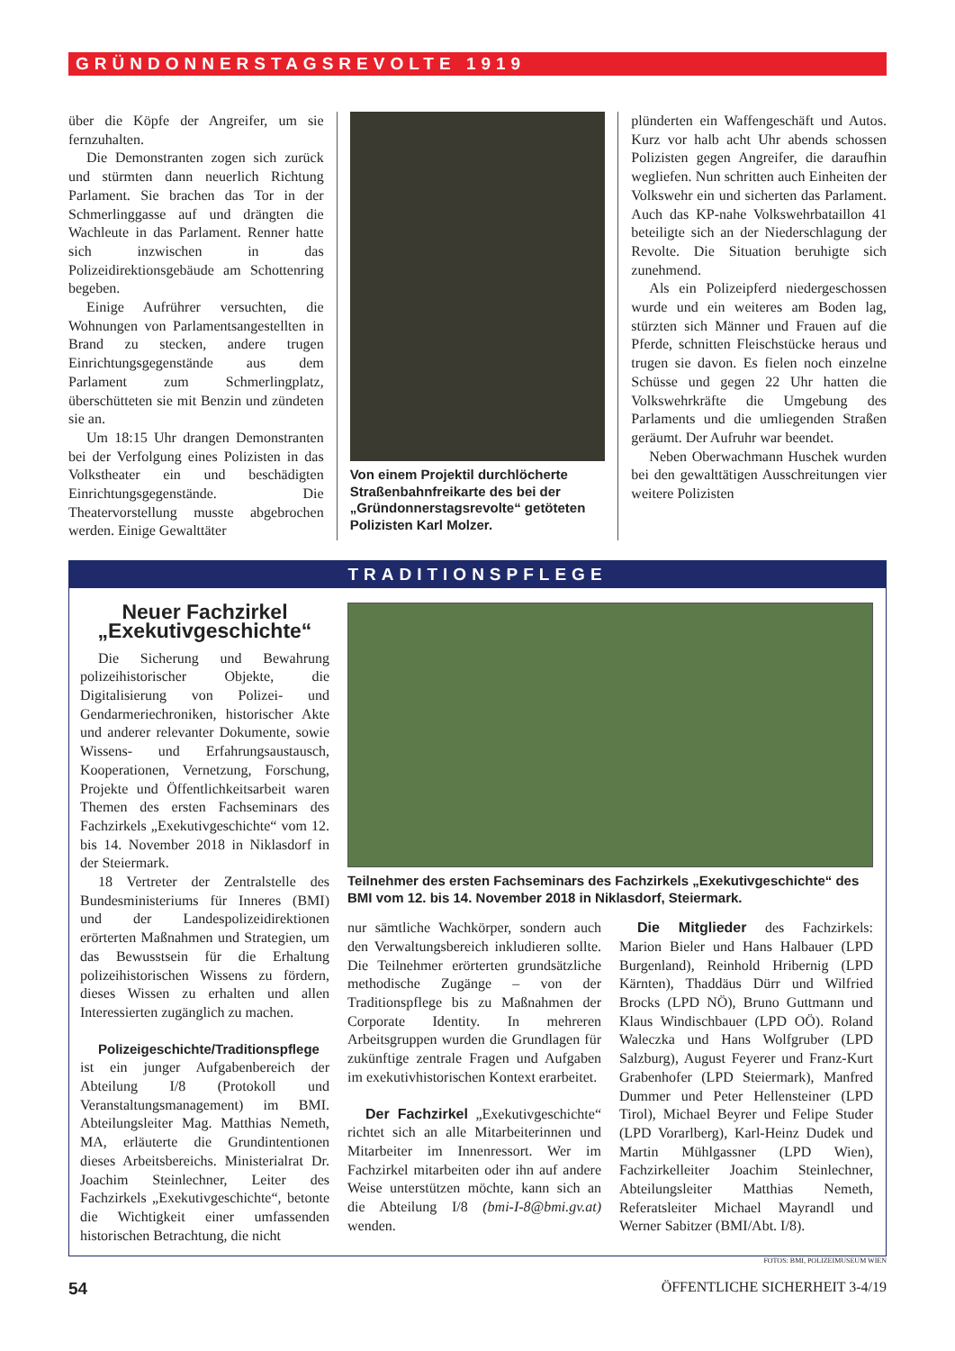GRÜNDONNERSTAGSREVOLTE 1919
über die Köpfe der Angreifer, um sie fernzuhalten.
Die Demonstranten zogen sich zurück und stürmten dann neuerlich Richtung Parlament. Sie brachen das Tor in der Schmerlinggasse auf und drängten die Wachleute in das Parlament. Renner hatte sich inzwischen in das Polizeidirektionsgebäude am Schottenring begeben.
Einige Aufrührer versuchten, die Wohnungen von Parlamentsangestellten in Brand zu stecken, andere trugen Einrichtungsgegenstände aus dem Parlament zum Schmerlingplatz, überschütteten sie mit Benzin und zündeten sie an.
Um 18:15 Uhr drangen Demonstranten bei der Verfolgung eines Polizisten in das Volkstheater ein und beschädigten Einrichtungsgegenstände. Die Theatervorstellung musste abgebrochen werden. Einige Gewalttäter
Von einem Projektil durchlöcherte Straßenbahnfreikarte des bei der „Gründonnerstagsrevolte“ getöteten Polizisten Karl Molzer.
plünderten ein Waffengeschäft und Autos. Kurz vor halb acht Uhr abends schossen Polizisten gegen Angreifer, die daraufhin wegliefen. Nun schritten auch Einheiten der Volkswehr ein und sicherten das Parlament. Auch das KP-nahe Volkswehrbataillon 41 beteiligte sich an der Niederschlagung der Revolte. Die Situation beruhigte sich zunehmend.
Als ein Polizeipferd niedergeschossen wurde und ein weiteres am Boden lag, stürzten sich Männer und Frauen auf die Pferde, schnitten Fleischstücke heraus und trugen sie davon. Es fielen noch einzelne Schüsse und gegen 22 Uhr hatten die Volkswehrkräfte die Umgebung des Parlaments und die umliegenden Straßen geräumt. Der Aufruhr war beendet.
Neben Oberwachmann Huschek wurden bei den gewalttätigen Ausschreitungen vier weitere Polizisten
TRADITIONSPFLEGE
Neuer Fachzirkel „Exekutivgeschichte“
Die Sicherung und Bewahrung polizeihistorischer Objekte, die Digitalisierung von Polizei- und Gendarmeriechroniken, historischer Akte und anderer relevanter Dokumente, sowie Wissens- und Erfahrungsaustausch, Kooperationen, Vernetzung, Forschung, Projekte und Öffentlichkeitsarbeit waren Themen des ersten Fachseminars des Fachzirkels „Exekutivgeschichte“ vom 12. bis 14. November 2018 in Niklasdorf in der Steiermark.
18 Vertreter der Zentralstelle des Bundesministeriums für Inneres (BMI) und der Landespolizeidirektionen erörterten Maßnahmen und Strategien, um das Bewusstsein für die Erhaltung polizeihistorischen Wissens zu fördern, dieses Wissen zu erhalten und allen Interessierten zugänglich zu machen.
Polizeigeschichte/Traditionspflege
ist ein junger Aufgabenbereich der Abteilung I/8 (Protokoll und Veranstaltungsmanagement) im BMI. Abteilungsleiter Mag. Matthias Nemeth, MA, erläuterte die Grundintentionen dieses Arbeitsbereichs. Ministerialrat Dr. Joachim Steinlechner, Leiter des Fachzirkels „Exekutivgeschichte“, betonte die Wichtigkeit einer umfassenden historischen Betrachtung, die nicht
Teilnehmer des ersten Fachseminars des Fachzirkels „Exekutivgeschichte“ des BMI vom 12. bis 14. November 2018 in Niklasdorf, Steiermark.
nur sämtliche Wachkörper, sondern auch den Verwaltungsbereich inkludieren sollte. Die Teilnehmer erörterten grundsätzliche methodische Zugänge – von der Traditionspflege bis zu Maßnahmen der Corporate Identity. In mehreren Arbeitsgruppen wurden die Grundlagen für zukünftige zentrale Fragen und Aufgaben im exekutivhistorischen Kontext erarbeitet.
Der Fachzirkel „Exekutivgeschichte“ richtet sich an alle Mitarbeiterinnen und Mitarbeiter im Innenressort. Wer im Fachzirkel mitarbeiten oder ihn auf andere Weise unterstützen möchte, kann sich an die Abteilung I/8 (bmi-I-8@bmi.gv.at) wenden.
Die Mitglieder des Fachzirkels: Marion Bieler und Hans Halbauer (LPD Burgenland), Reinhold Hribernig (LPD Kärnten), Thaddäus Dürr und Wilfried Brocks (LPD NÖ), Bruno Guttmann und Klaus Windischbauer (LPD OÖ). Roland Waleczka und Hans Wolfgruber (LPD Salzburg), August Feyerer und Franz-Kurt Grabenhofer (LPD Steiermark), Manfred Dummer und Peter Hellensteiner (LPD Tirol), Michael Beyrer und Felipe Studer (LPD Vorarlberg), Karl-Heinz Dudek und Martin Mühlgassner (LPD Wien), Fachzirkelleiter Joachim Steinlechner, Abteilungsleiter Matthias Nemeth, Referatsleiter Michael Mayrandl und Werner Sabitzer (BMI/Abt. I/8).
FOTOS: BMI, POLIZEIMUSEUM WIEN
54 ÖFFENTLICHE SICHERHEIT 3-4/19